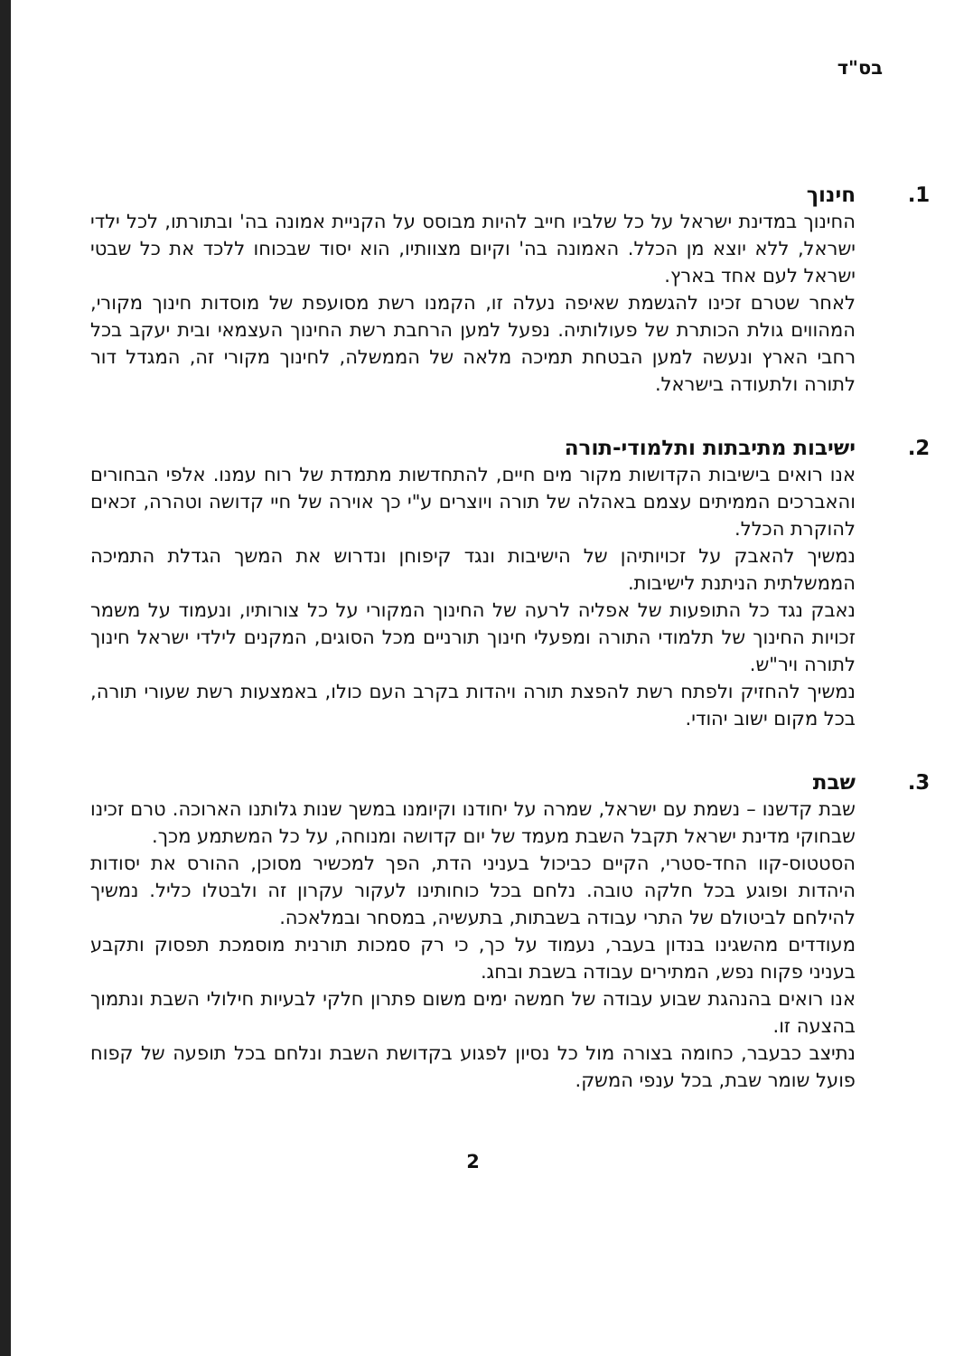בס"ד
.1 חינוך
החינוך במדינת ישראל על כל שלביו חייב להיות מבוסס על הקניית אמונה בה' ובתורתו, לכל ילדי ישראל, ללא יוצא מן הכלל. האמונה בה' וקיום מצוותיו, הוא יסוד שבכוחו ללכד את כל שבטי ישראל לעם אחד בארץ.
לאחר שטרם זכינו להגשמת שאיפה נעלה זו, הקמנו רשת מסועפת של מוסדות חינוך מקורי, המהווים גולת הכותרת של פעולותיה. נפעל למען הרחבת רשת החינוך העצמאי ובית יעקב בכל רחבי הארץ ונעשה למען הבטחת תמיכה מלאה של הממשלה, לחינוך מקורי זה, המגדל דור לתורה ולתעודה בישראל.
.2 ישיבות מתיבתות ותלמודי-תורה
אנו רואים בישיבות הקדושות מקור מים חיים, להתחדשות מתמדת של רוח עמנו. אלפי הבחורים והאברכים הממיתים עצמם באהלה של תורה ויוצרים ע"י כך אוירה של חיי קדושה וטהרה, זכאים להוקרת הכלל.
נמשיך להאבק על זכויותיהן של הישיבות ונגד קיפוחן ונדרוש את המשך הגדלת התמיכה הממשלתית הניתנת לישיבות.
נאבק נגד כל התופעות של אפליה לרעה של החינוך המקורי על כל צורותיו, ונעמוד על משמר זכויות החינוך של תלמודי התורה ומפעלי חינוך תורניים מכל הסוגים, המקנים לילדי ישראל חינוך לתורה ויר"ש.
נמשיך להחזיק ולפתח רשת להפצת תורה ויהדות בקרב העם כולו, באמצעות רשת שעורי תורה, בכל מקום ישוב יהודי.
.3 שבת
שבת קדשנו – נשמת עם ישראל, שמרה על יחודנו וקיומנו במשך שנות גלותנו הארוכה. טרם זכינו שבחוקי מדינת ישראל תקבל השבת מעמד של יום קדושה ומנוחה, על כל המשתמע מכך.
הסטטוס-קוו החד-סטרי, הקיים כביכול בעניני הדת, הפך למכשיר מסוכן, ההורס את יסודות היהדות ופוגע בכל חלקה טובה. נלחם בכל כוחותינו לעקור עקרון זה ולבטלו כליל. נמשיך להילחם לביטולם של התרי עבודה בשבתות, בתעשיה, במסחר ובמלאכה.
מעודדים מהשגינו בנדון בעבר, נעמוד על כך, כי רק סמכות תורנית מוסמכת תפסוק ותקבע בעניני פקוח נפש, המתירים עבודה בשבת ובחג.
אנו רואים בהנהגת שבוע עבודה של חמשה ימים משום פתרון חלקי לבעיות חילולי השבת ונתמוך בהצעה זו.
נתיצב כבעבר, כחומה בצורה מול כל נסיון לפגוע בקדושת השבת ונלחם בכל תופעה של קפוח פועל שומר שבת, בכל ענפי המשק.
2